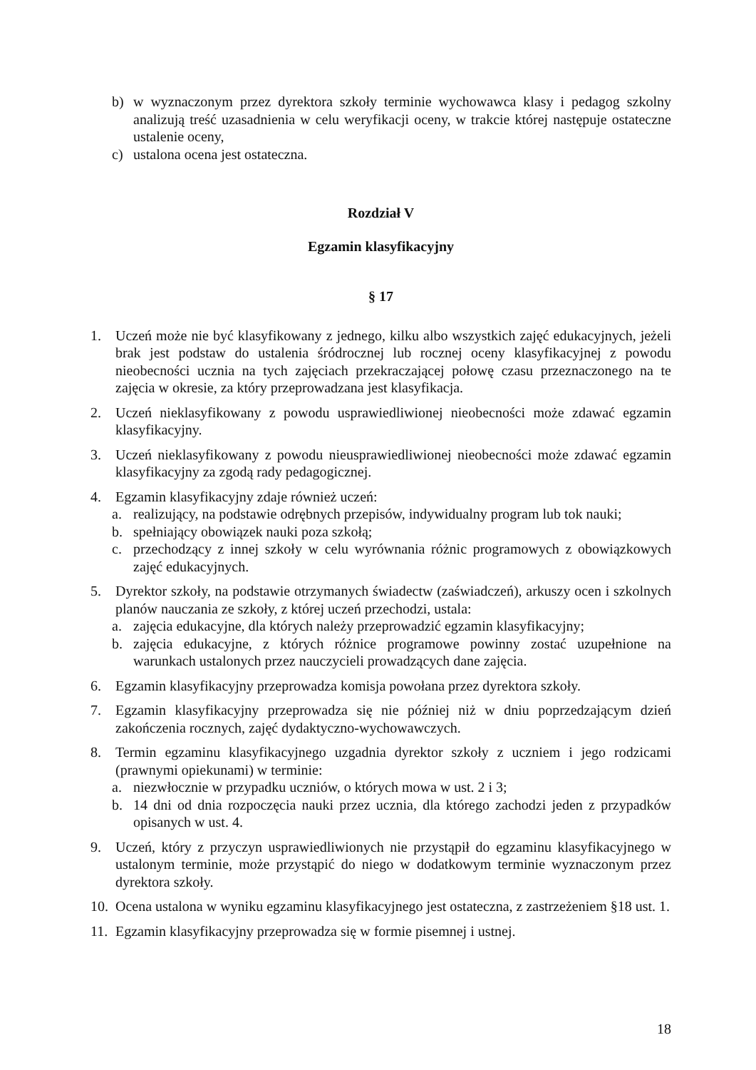b) w wyznaczonym przez dyrektora szkoły terminie wychowawca klasy i pedagog szkolny analizują treść uzasadnienia w celu weryfikacji oceny, w trakcie której następuje ostateczne ustalenie oceny,
c) ustalona ocena jest ostateczna.
Rozdział V
Egzamin klasyfikacyjny
§ 17
1. Uczeń może nie być klasyfikowany z jednego, kilku albo wszystkich zajęć edukacyjnych, jeżeli brak jest podstaw do ustalenia śródrocznej lub rocznej oceny klasyfikacyjnej z powodu nieobecności ucznia na tych zajęciach przekraczającej połowę czasu przeznaczonego na te zajęcia w okresie, za który przeprowadzana jest klasyfikacja.
2. Uczeń nieklasyfikowany z powodu usprawiedliwionej nieobecności może zdawać egzamin klasyfikacyjny.
3. Uczeń nieklasyfikowany z powodu nieusprawiedliwionej nieobecności może zdawać egzamin klasyfikacyjny za zgodą rady pedagogicznej.
4. Egzamin klasyfikacyjny zdaje również uczeń:
a. realizujący, na podstawie odrębnych przepisów, indywidualny program lub tok nauki;
b. spełniający obowiązek nauki poza szkołą;
c. przechodzący z innej szkoły w celu wyrównania różnic programowych z obowiązkowych zajęć edukacyjnych.
5. Dyrektor szkoły, na podstawie otrzymanych świadectw (zaświadczeń), arkuszy ocen i szkolnych planów nauczania ze szkoły, z której uczeń przechodzi, ustala:
a. zajęcia edukacyjne, dla których należy przeprowadzić egzamin klasyfikacyjny;
b. zajęcia edukacyjne, z których różnice programowe powinny zostać uzupełnione na warunkach ustalonych przez nauczycieli prowadzących dane zajęcia.
6. Egzamin klasyfikacyjny przeprowadza komisja powołana przez dyrektora szkoły.
7. Egzamin klasyfikacyjny przeprowadza się nie później niż w dniu poprzedzającym dzień zakończenia rocznych, zajęć dydaktyczno-wychowawczych.
8. Termin egzaminu klasyfikacyjnego uzgadnia dyrektor szkoły z uczniem i jego rodzicami (prawnymi opiekunami) w terminie:
a. niezwłocznie w przypadku uczniów, o których mowa w ust. 2 i 3;
b. 14 dni od dnia rozpoczęcia nauki przez ucznia, dla którego zachodzi jeden z przypadków opisanych w ust. 4.
9. Uczeń, który z przyczyn usprawiedliwionych nie przystąpił do egzaminu klasyfikacyjnego w ustalonym terminie, może przystąpić do niego w dodatkowym terminie wyznaczonym przez dyrektora szkoły.
10. Ocena ustalona w wyniku egzaminu klasyfikacyjnego jest ostateczna, z zastrzeżeniem §18 ust. 1.
11. Egzamin klasyfikacyjny przeprowadza się w formie pisemnej i ustnej.
18